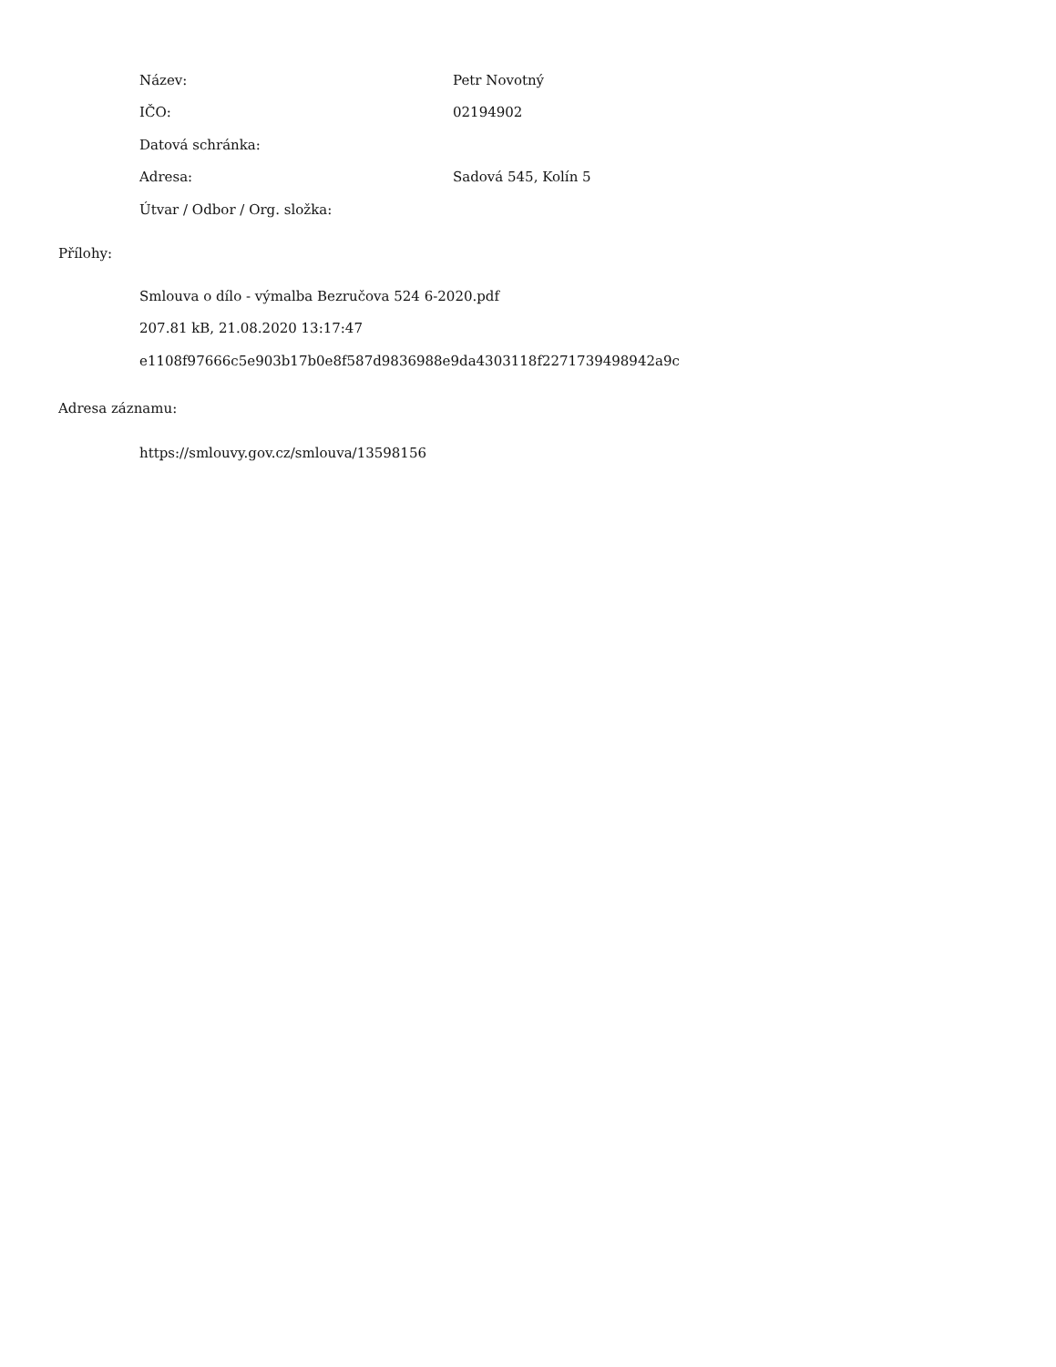| Název: | Petr Novotný |
| IČO: | 02194902 |
| Datová schránka: | |
| Adresa: | Sadová 545, Kolín 5 |
| Útvar / Odbor / Org. složka: | |
Přílohy:
Smlouva o dílo - výmalba Bezručova 524 6-2020.pdf
207.81 kB, 21.08.2020 13:17:47
e1108f97666c5e903b17b0e8f587d9836988e9da4303118f2271739498942a9c
Adresa záznamu:
https://smlouvy.gov.cz/smlouva/13598156